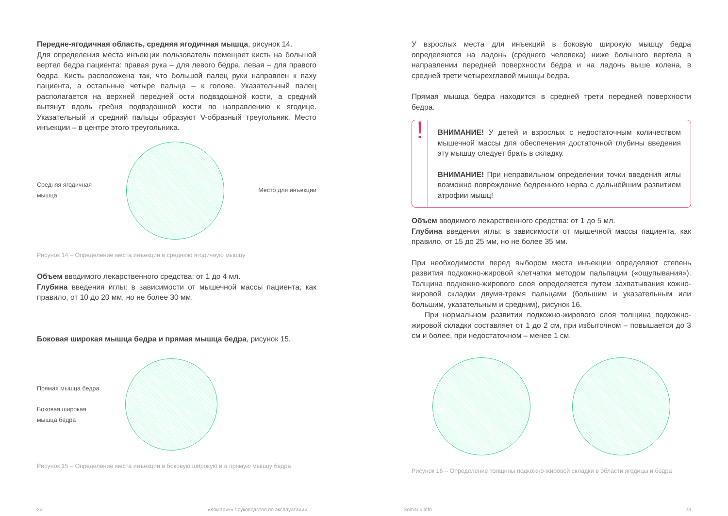Передне-ягодичная область, средняя ягодичная мышца, рисунок 14.
Для определения места инъекции пользователь помещает кисть на большой вертел бедра пациента: правая рука – для левого бедра, левая – для правого бедра. Кисть расположена так, что большой палец руки направлен к паху пациента, а остальные четыре пальца – к голове. Указательный палец располагается на верхней передней ости подвздошной кости, а средний вытянут вдоль гребня подвздошной кости по направлению к ягодице. Указательный и средний пальцы образуют V-образный треугольник. Место инъекции – в центре этого треугольника.
Средняя ягодичная
мышца
Место для инъекции
Рисунок 14 – Определение места инъекции в среднюю ягодичную мышцу
Объем вводимого лекарственного средства: от 1 до 4 мл.
Глубина введения иглы: в зависимости от мышечной массы пациента, как правило, от 10 до 20 мм, но не более 30 мм.
Боковая широкая мышца бедра и прямая мышца бедра, рисунок 15.
Прямая мышца бедра
Боковая широкая
мышца бедра
Рисунок 15 – Определение места инъекции в боковую широкую и в прямую мышцу бедра
У взрослых места для инъекций в боковую широкую мышцу бедра определяются на ладонь (среднего человека) ниже большого вертела в направлении передней поверхности бедра и на ладонь выше колена, в средней трети четырехглавой мышцы бедра.
Прямая мышца бедра находится в средней трети передней поверхности бедра.
!
ВНИМАНИЕ! У детей и взрослых с недостаточным количеством мышечной массы для обеспечения достаточной глубины введения эту мышцу следует брать в складку.
ВНИМАНИЕ! При неправильном определении точки введения иглы возможно повреждение бедренного нерва с дальнейшим развитием атрофии мышц!
Объем вводимого лекарственного средства: от 1 до 5 мл.
Глубина введения иглы: в зависимости от мышечной массы пациента, как правило, от 15 до 25 мм, но не более 35 мм.
При необходимости перед выбором места инъекции определяют степень развития подкожно-жировой клетчатки методом пальпации («ощупывания»). Толщина подкожно-жирового слоя определяется путем захватывания кожно-жировой складки двумя-тремя пальцами (большим и указательным или большим, указательным и средним), рисунок 16.
При нормальном развитии подкожно-жирового слоя толщина подкожно-жировой складки составляет от 1 до 2 см, при избыточном – повышается до 3 см и более, при недостаточном – менее 1 см.
Рисунок 16 – Определение толщины подкожно-жировой складки в области ягодицы и бедра
22 «Комарик» / руководство по эксплуатации komarik.info 23